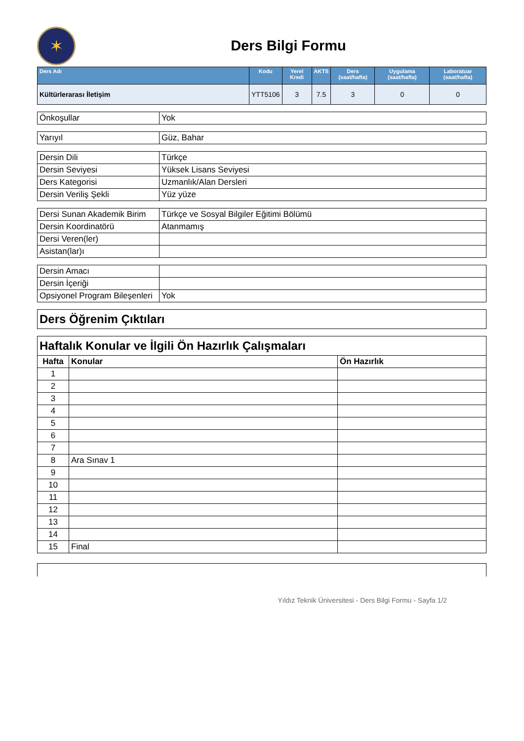✶
Ders Bilgi Formu
| Ders Adı | Kodu | Yerel Kredi | AKTS | Ders (saat/hafta) | Uygulama (saat/hafta) | Laboratuar (saat/hafta) |
| --- | --- | --- | --- | --- | --- | --- |
| Kültürlerarası İletişim | YTT5106 | 3 | 7.5 | 3 | 0 | 0 |
| Önkoşullar | Yok |
| Yarıyıl | Güz, Bahar |
| Dersin Dili | Türkçe |
| Dersin Seviyesi | Yüksek Lisans Seviyesi |
| Ders Kategorisi | Uzmanlık/Alan Dersleri |
| Dersin Veriliş Şekli | Yüz yüze |
| Dersi Sunan Akademik Birim | Türkçe ve Sosyal Bilgiler Eğitimi Bölümü |
| Dersin Koordinatörü | Atanmamış |
| Dersi Veren(ler) | |
| Asistan(lar)ı | |
| Dersin Amacı | |
| Dersin İçeriği | |
| Opsiyonel Program Bileşenleri | Yok |
| Ders Öğrenim Çıktıları |
| Haftalık Konular ve İlgili Ön Hazırlık Çalışmaları | | |
| Hafta | Konular | Ön Hazırlık |
| 1 | | |
| 2 | | |
| 3 | | |
| 4 | | |
| 5 | | |
| 6 | | |
| 7 | | |
| 8 | Ara Sınav 1 | |
| 9 | | |
| 10 | | |
| 11 | | |
| 12 | | |
| 13 | | |
| 14 | | |
| 15 | Final | |
Yıldız Teknik Üniversitesi - Ders Bilgi Formu - Sayfa 1/2